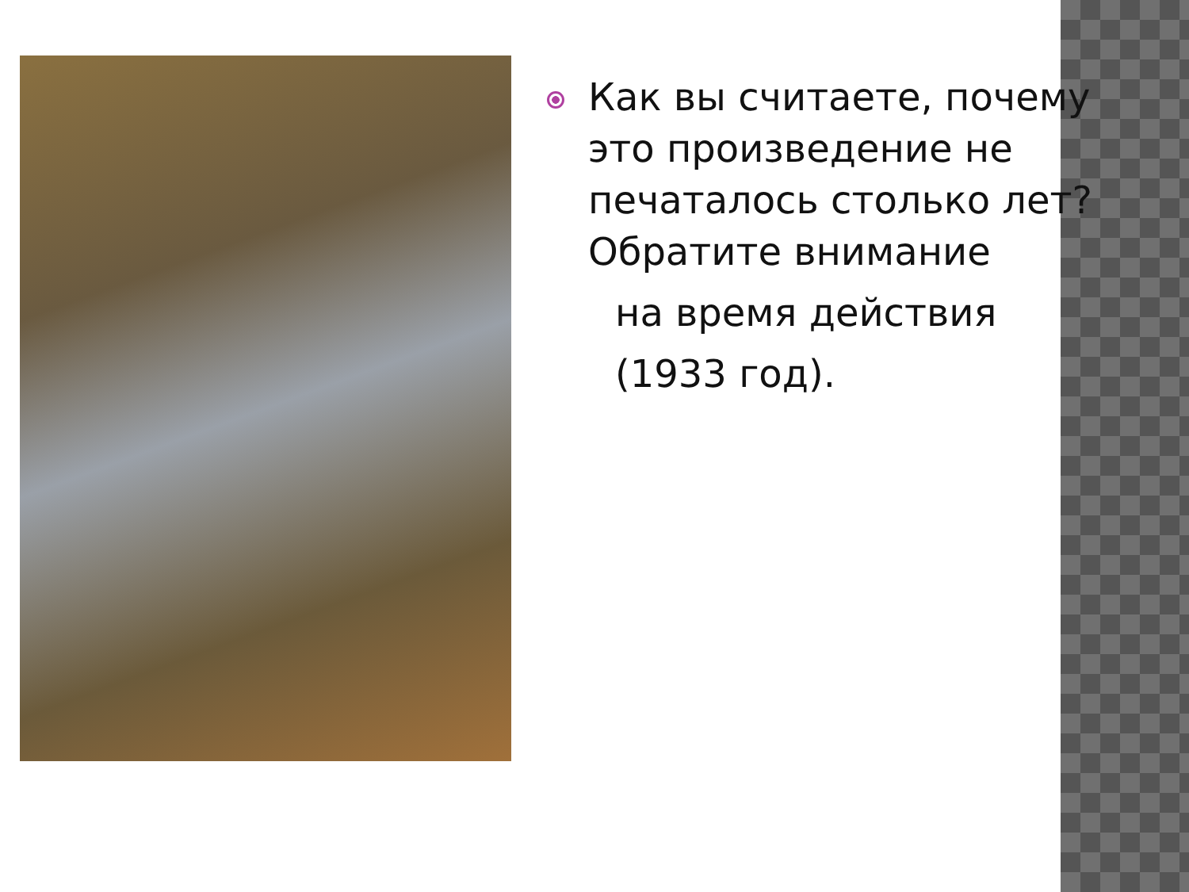Как вы считаете, почему это произведение не печаталось столько лет? Обратите внимание
на время действия
(1933 год).